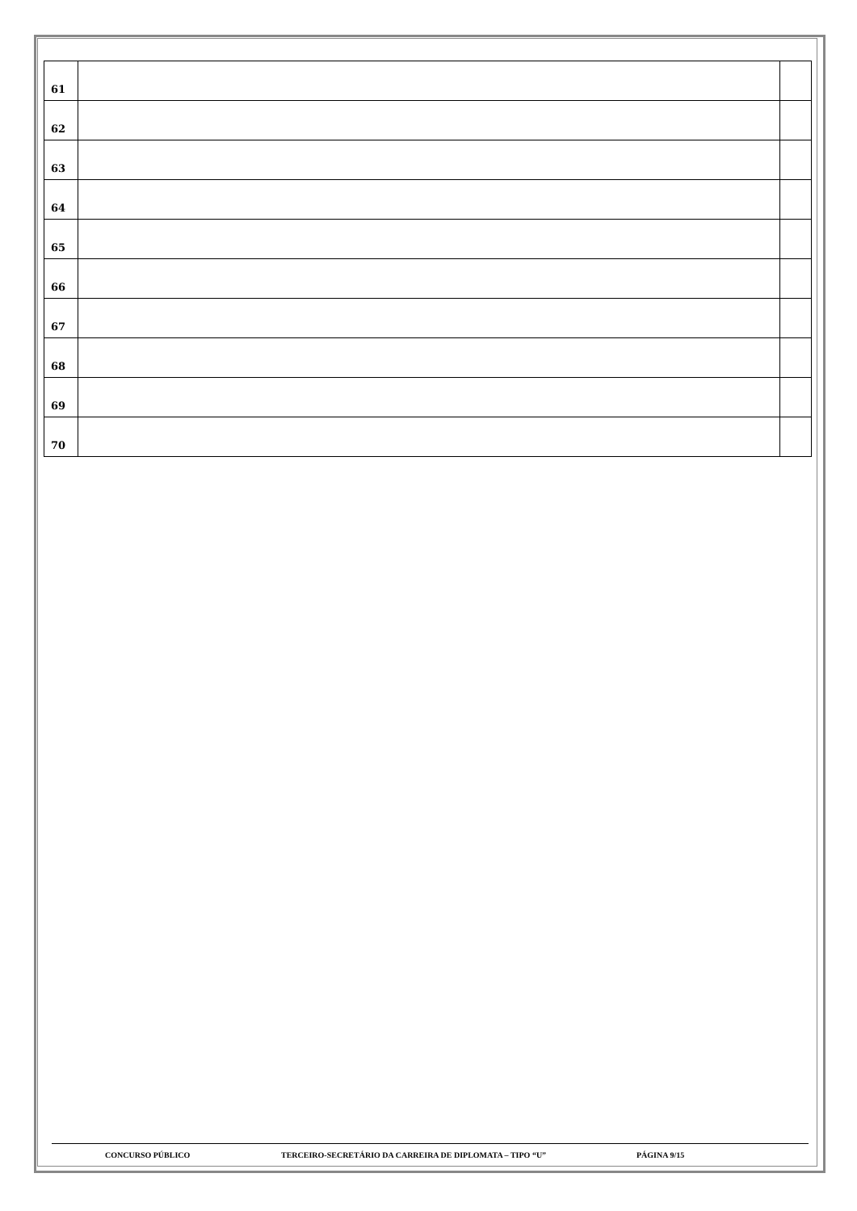| 61 | | |
| 62 | | |
| 63 | | |
| 64 | | |
| 65 | | |
| 66 | | |
| 67 | | |
| 68 | | |
| 69 | | |
| 70 | | |
CONCURSO PÚBLICO TERCEIRO-SECRETÁRIO DA CARREIRA DE DIPLOMATA – TIPO “U” PÁGINA 9/15